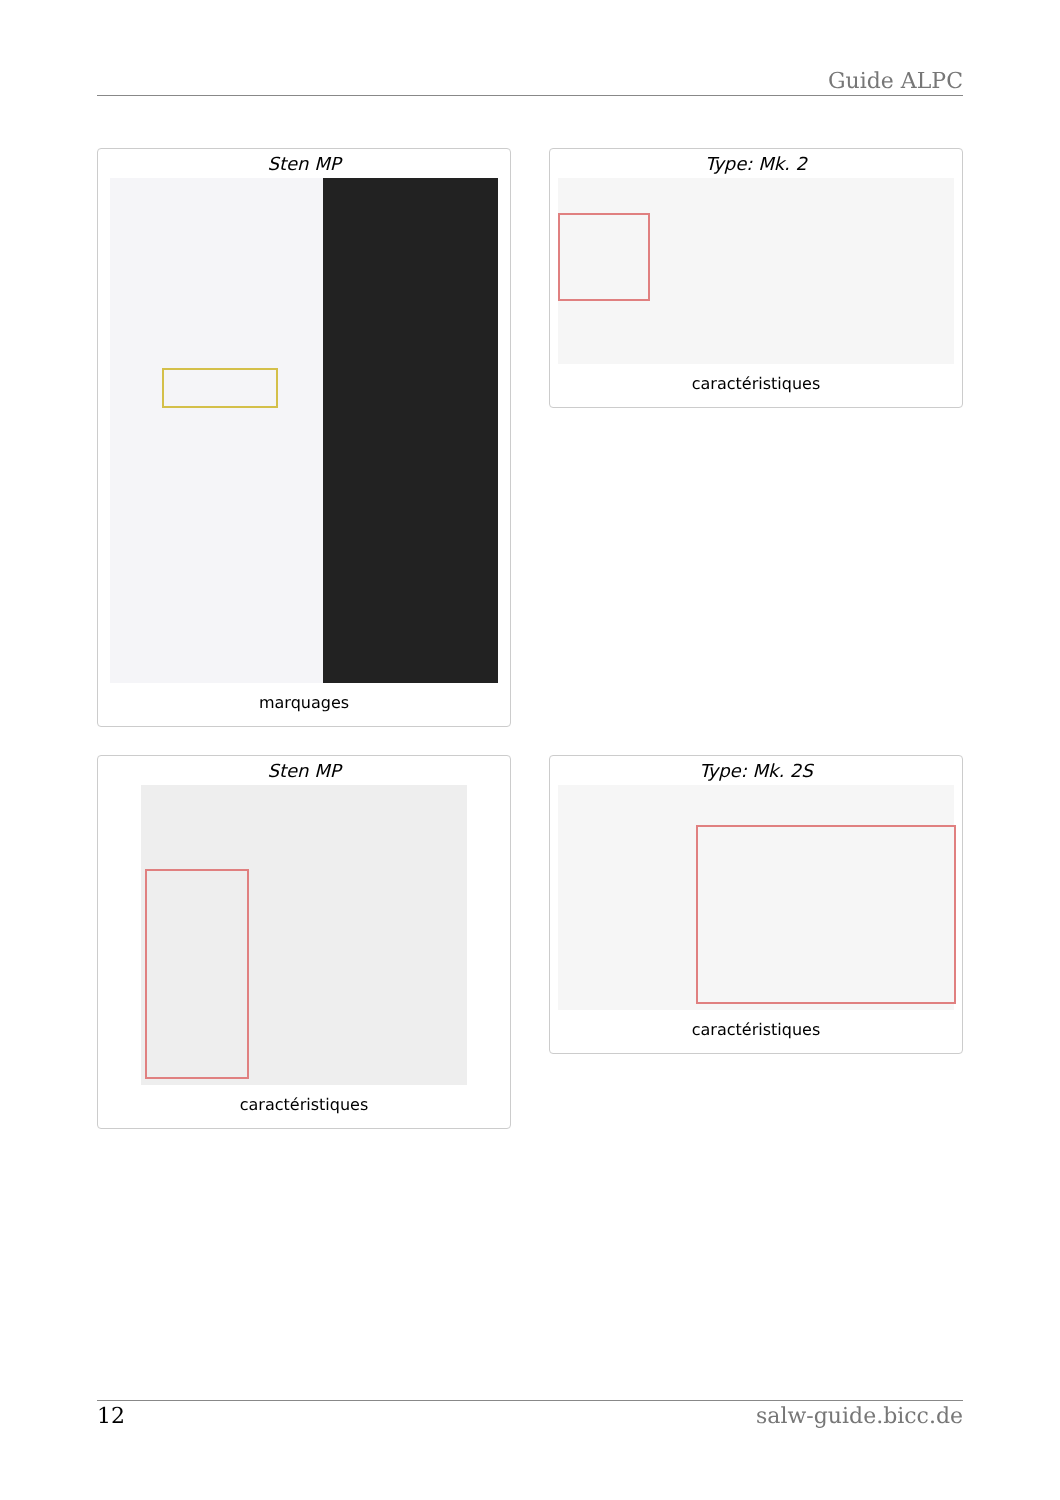Guide ALPC
Sten MP
marquages
Type: Mk. 2
caractéristiques
Sten MP
caractéristiques
Type: Mk. 2S
caractéristiques
12 salw-guide.bicc.de